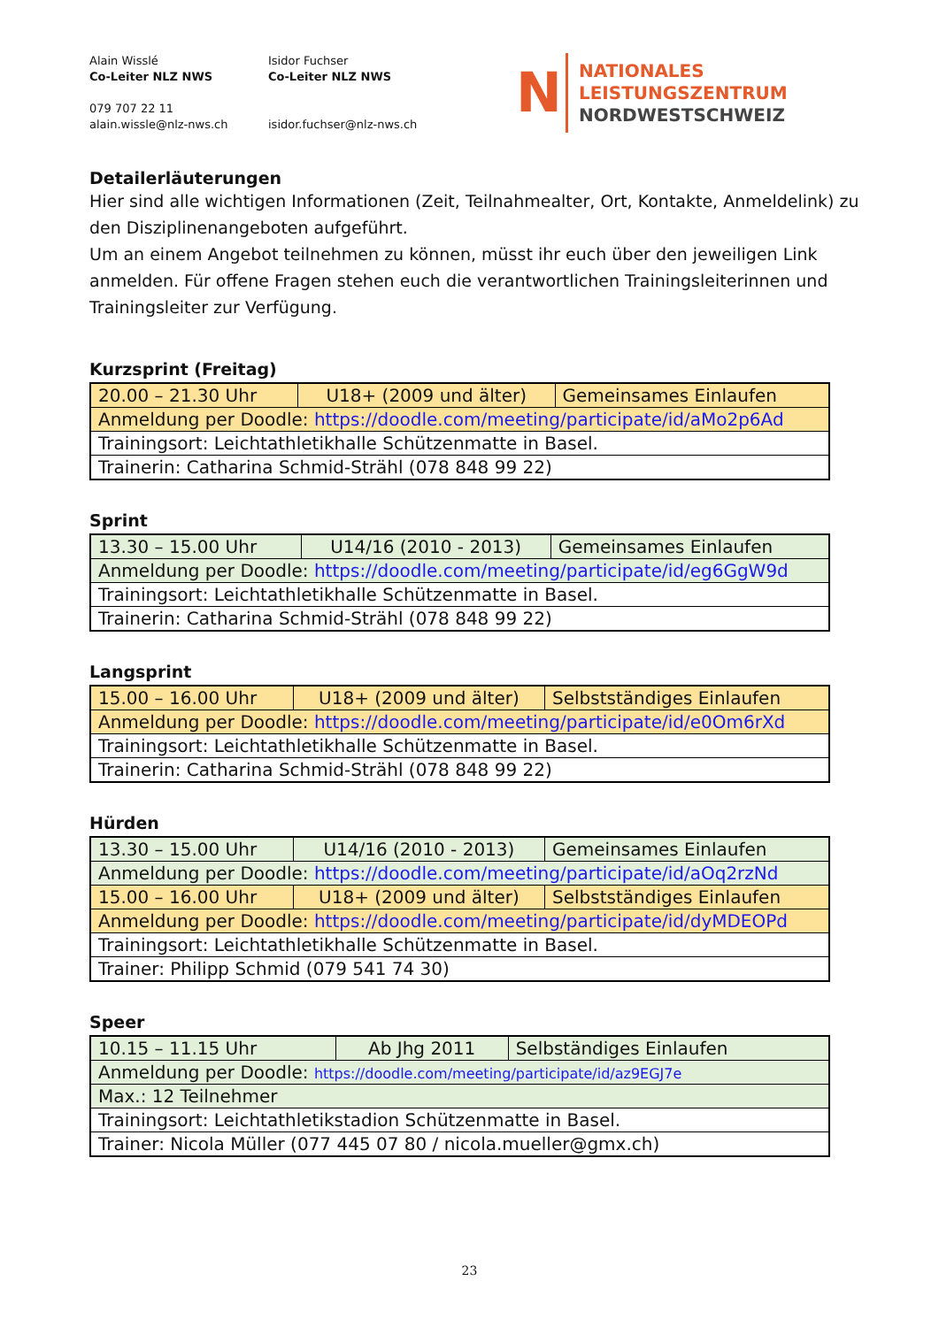Alain Wisslé
Co-Leiter NLZ NWS
079 707 22 11
alain.wissle@nlz-nws.ch
Isidor Fuchser
Co-Leiter NLZ NWS
isidor.fuchser@nlz-nws.ch
N
NATIONALES
LEISTUNGSZENTRUM
NORDWESTSCHWEIZ
Detailerläuterungen
Hier sind alle wichtigen Informationen (Zeit, Teilnahmealter, Ort, Kontakte, Anmeldelink) zu den Disziplinenangeboten aufgeführt.
Um an einem Angebot teilnehmen zu können, müsst ihr euch über den jeweiligen Link anmelden. Für offene Fragen stehen euch die verantwortlichen Trainingsleiterinnen und Trainingsleiter zur Verfügung.
Kurzsprint (Freitag)
| 20.00 – 21.30 Uhr | U18+ (2009 und älter) | Gemeinsames Einlaufen |
| Anmeldung per Doodle: https://doodle.com/meeting/participate/id/aMo2p6Ad | | |
| Trainingsort: Leichtathletikhalle Schützenmatte in Basel. | | |
| Trainerin: Catharina Schmid-Strähl (078 848 99 22) | | |
Sprint
| 13.30 – 15.00 Uhr | U14/16 (2010 - 2013) | Gemeinsames Einlaufen |
| Anmeldung per Doodle: https://doodle.com/meeting/participate/id/eg6GgW9d | | |
| Trainingsort: Leichtathletikhalle Schützenmatte in Basel. | | |
| Trainerin: Catharina Schmid-Strähl (078 848 99 22) | | |
Langsprint
| 15.00 – 16.00 Uhr | U18+ (2009 und älter) | Selbstständiges Einlaufen |
| Anmeldung per Doodle: https://doodle.com/meeting/participate/id/e0Om6rXd | | |
| Trainingsort: Leichtathletikhalle Schützenmatte in Basel. | | |
| Trainerin: Catharina Schmid-Strähl (078 848 99 22) | | |
Hürden
| 13.30 – 15.00 Uhr | U14/16 (2010 - 2013) | Gemeinsames Einlaufen |
| Anmeldung per Doodle: https://doodle.com/meeting/participate/id/aOq2rzNd | | |
| 15.00 – 16.00 Uhr | U18+ (2009 und älter) | Selbstständiges Einlaufen |
| Anmeldung per Doodle: https://doodle.com/meeting/participate/id/dyMDEOPd | | |
| Trainingsort: Leichtathletikhalle Schützenmatte in Basel. | | |
| Trainer: Philipp Schmid (079 541 74 30) | | |
Speer
| 10.15 – 11.15 Uhr | Ab Jhg 2011 | Selbständiges Einlaufen |
| Anmeldung per Doodle: https://doodle.com/meeting/participate/id/az9EGJ7e | | |
| Max.: 12 Teilnehmer | | |
| Trainingsort: Leichtathletikstadion Schützenmatte in Basel. | | |
| Trainer: Nicola Müller (077 445 07 80 / nicola.mueller@gmx.ch) | | |
23